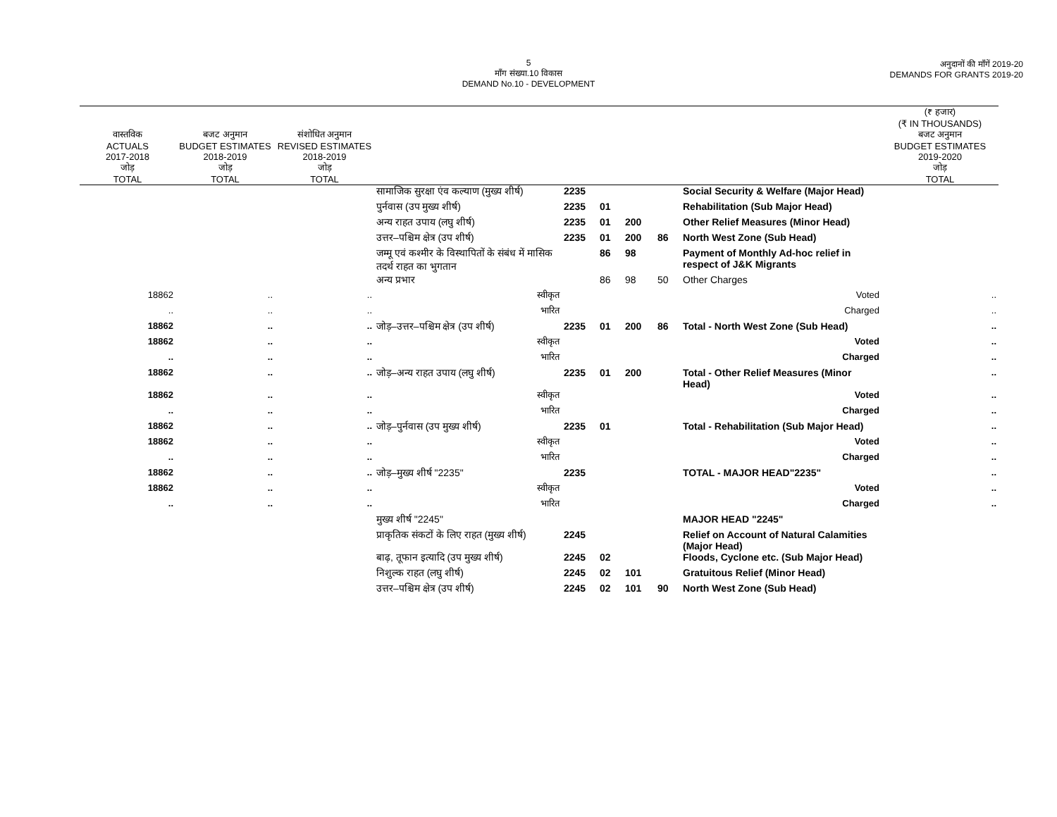5
माँग संख्या.10 विकास
DEMAND No.10 - DEVELOPMENT
अनुदानों की माँगें 2019-20
DEMANDS FOR GRANTS 2019-20
| | | | | | | | | | (₹ हजार) (₹ IN THOUSANDS) |
| वास्तविक ACTUALS 2017-2018 जोड़ TOTAL | बजट अनुमान BUDGET ESTIMATES 2018-2019 जोड़ TOTAL | संशोधित अनुमान REVISED ESTIMATES 2018-2019 जोड़ TOTAL | | | | | | | बजट अनुमान BUDGET ESTIMATES 2019-2020 जोड़ TOTAL |
| | | | सामाजिक सुरक्षा एंव कल्याण (मुख्य शीर्ष) | 2235 | | | | Social Security & Welfare (Major Head) | |
| | | | पुर्नवास (उप मुख्य शीर्ष) | 2235 | 01 | | | Rehabilitation (Sub Major Head) | |
| | | | अन्य राहत उपाय (लघु शीर्ष) | 2235 | 01 | 200 | | Other Relief Measures (Minor Head) | |
| | | | उत्तर–पश्चिम क्षेत्र (उप शीर्ष) | 2235 | 01 | 200 | 86 | North West Zone (Sub Head) | |
| | | | जम्मू एवं कश्मीर के विस्थापितों के संबंध में मासिक तदर्थ राहत का भुगतान | | 86 | 98 | | Payment of Monthly Ad-hoc relief in respect of J&K Migrants | |
| | | | अन्य प्रभार | | 86 | 98 | 50 | Other Charges | |
| 18862 | .. | .. | स्वीकृत | | | | | Voted | .. |
| .. | .. | .. | भारित | | | | | Charged | .. |
| 18862 | .. | .. | जोड़–उत्तर–पश्चिम क्षेत्र (उप शीर्ष) | 2235 | 01 | 200 | 86 | Total - North West Zone (Sub Head) | .. |
| 18862 | .. | .. | स्वीकृत | | | | | Voted | .. |
| .. | .. | .. | भारित | | | | | Charged | .. |
| 18862 | .. | .. | जोड़–अन्य राहत उपाय (लघु शीर्ष) | 2235 | 01 | 200 | | Total - Other Relief Measures (Minor Head) | .. |
| 18862 | .. | .. | स्वीकृत | | | | | Voted | .. |
| .. | .. | .. | भारित | | | | | Charged | .. |
| 18862 | .. | .. | जोड़–पुर्नवास (उप मुख्य शीर्ष) | 2235 | 01 | | | Total - Rehabilitation (Sub Major Head) | .. |
| 18862 | .. | .. | स्वीकृत | | | | | Voted | .. |
| .. | .. | .. | भारित | | | | | Charged | .. |
| 18862 | .. | .. | जोड़–मुख्य शीर्ष "2235" | 2235 | | | | TOTAL - MAJOR HEAD"2235" | .. |
| 18862 | .. | .. | स्वीकृत | | | | | Voted | .. |
| .. | .. | .. | भारित | | | | | Charged | .. |
| | | | मुख्य शीर्ष "2245" | | | | | MAJOR HEAD "2245" | |
| | | | प्राकृतिक संकटों के लिए राहत (मुख्य शीर्ष) | 2245 | | | | Relief on Account of Natural Calamities (Major Head) | |
| | | | बाढ़, तूफान इत्यादि (उप मुख्य शीर्ष) | 2245 | 02 | | | Floods, Cyclone etc. (Sub Major Head) | |
| | | | निशुल्क राहत (लघु शीर्ष) | 2245 | 02 | 101 | | Gratuitous Relief (Minor Head) | |
| | | | उत्तर–पश्चिम क्षेत्र (उप शीर्ष) | 2245 | 02 | 101 | 90 | North West Zone (Sub Head) | |